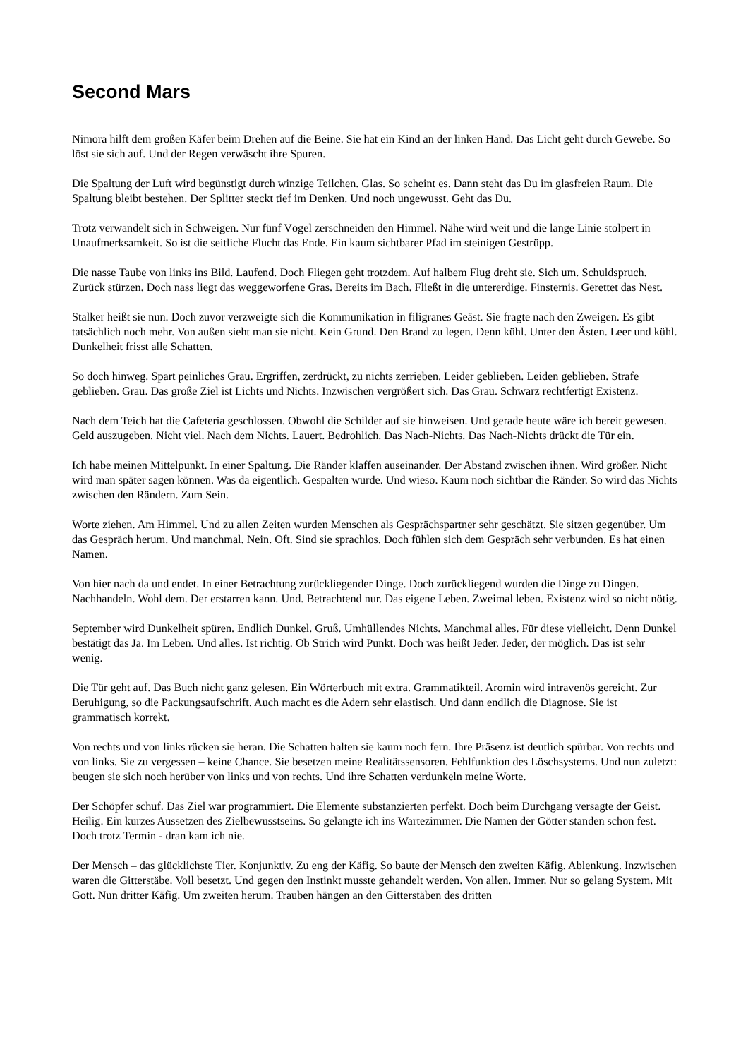Second Mars
Nimora hilft dem großen Käfer beim Drehen auf die Beine. Sie hat ein Kind an der linken Hand. Das Licht geht durch Gewebe. So löst sie sich auf. Und der Regen verwäscht ihre Spuren.
Die Spaltung der Luft wird begünstigt durch winzige Teilchen. Glas. So scheint es. Dann steht das Du im glasfreien Raum. Die Spaltung bleibt bestehen. Der Splitter steckt tief im Denken. Und noch ungewusst. Geht das Du.
Trotz verwandelt sich in Schweigen. Nur fünf Vögel zerschneiden den Himmel. Nähe wird weit und die lange Linie stolpert in Unaufmerksamkeit. So ist die seitliche Flucht das Ende. Ein kaum sichtbarer Pfad im steinigen Gestrüpp.
Die nasse Taube von links ins Bild. Laufend. Doch Fliegen geht trotzdem. Auf halbem Flug dreht sie. Sich um. Schuldspruch. Zurück stürzen. Doch nass liegt das weggeworfene Gras. Bereits im Bach. Fließt in die untererdige. Finsternis. Gerettet das Nest.
Stalker heißt sie nun. Doch zuvor verzweigte sich die Kommunikation in filigranes Geäst. Sie fragte nach den Zweigen. Es gibt tatsächlich noch mehr. Von außen sieht man sie nicht. Kein Grund. Den Brand zu legen. Denn kühl. Unter den Ästen. Leer und kühl. Dunkelheit frisst alle Schatten.
So doch hinweg. Spart peinliches Grau. Ergriffen, zerdrückt, zu nichts zerrieben. Leider geblieben. Leiden geblieben. Strafe geblieben. Grau. Das große Ziel ist Lichts und Nichts. Inzwischen vergrößert sich. Das Grau. Schwarz rechtfertigt Existenz.
Nach dem Teich hat die Cafeteria geschlossen. Obwohl die Schilder auf sie hinweisen. Und gerade heute wäre ich bereit gewesen. Geld auszugeben. Nicht viel. Nach dem Nichts. Lauert. Bedrohlich. Das Nach-Nichts. Das Nach-Nichts drückt die Tür ein.
Ich habe meinen Mittelpunkt. In einer Spaltung. Die Ränder klaffen auseinander. Der Abstand zwischen ihnen. Wird größer. Nicht wird man später sagen können. Was da eigentlich. Gespalten wurde. Und wieso. Kaum noch sichtbar die Ränder. So wird das Nichts zwischen den Rändern. Zum Sein.
Worte ziehen. Am Himmel. Und zu allen Zeiten wurden Menschen als Gesprächspartner sehr geschätzt. Sie sitzen gegenüber. Um das Gespräch herum. Und manchmal. Nein. Oft. Sind sie sprachlos. Doch fühlen sich dem Gespräch sehr verbunden. Es hat einen Namen.
Von hier nach da und endet. In einer Betrachtung zurückliegender Dinge. Doch zurückliegend wurden die Dinge zu Dingen. Nachhandeln. Wohl dem. Der erstarren kann. Und. Betrachtend nur. Das eigene Leben. Zweimal leben. Existenz wird so nicht nötig.
September wird Dunkelheit spüren. Endlich Dunkel. Gruß. Umhüllendes Nichts. Manchmal alles. Für diese vielleicht. Denn Dunkel bestätigt das Ja. Im Leben. Und alles. Ist richtig. Ob Strich wird Punkt. Doch was heißt Jeder. Jeder, der möglich. Das ist sehr wenig.
Die Tür geht auf. Das Buch nicht ganz gelesen. Ein Wörterbuch mit extra. Grammatikteil. Aromin wird intravenös gereicht. Zur Beruhigung, so die Packungsaufschrift. Auch macht es die Adern sehr elastisch. Und dann endlich die Diagnose. Sie ist grammatisch korrekt.
Von rechts und von links rücken sie heran. Die Schatten halten sie kaum noch fern. Ihre Präsenz ist deutlich spürbar. Von rechts und von links. Sie zu vergessen – keine Chance. Sie besetzen meine Realitätssensoren. Fehlfunktion des Löschsystems. Und nun zuletzt: beugen sie sich noch herüber von links und von rechts. Und ihre Schatten verdunkeln meine Worte.
Der Schöpfer schuf. Das Ziel war programmiert. Die Elemente substanzierten perfekt. Doch beim Durchgang versagte der Geist. Heilig. Ein kurzes Aussetzen des Zielbewusstseins. So gelangte ich ins Wartezimmer. Die Namen der Götter standen schon fest. Doch trotz Termin - dran kam ich nie.
Der Mensch – das glücklichste Tier. Konjunktiv. Zu eng der Käfig. So baute der Mensch den zweiten Käfig. Ablenkung. Inzwischen waren die Gitterstäbe. Voll besetzt. Und gegen den Instinkt musste gehandelt werden. Von allen. Immer. Nur so gelang System. Mit Gott. Nun dritter Käfig. Um zweiten herum. Trauben hängen an den Gitterstäben des dritten